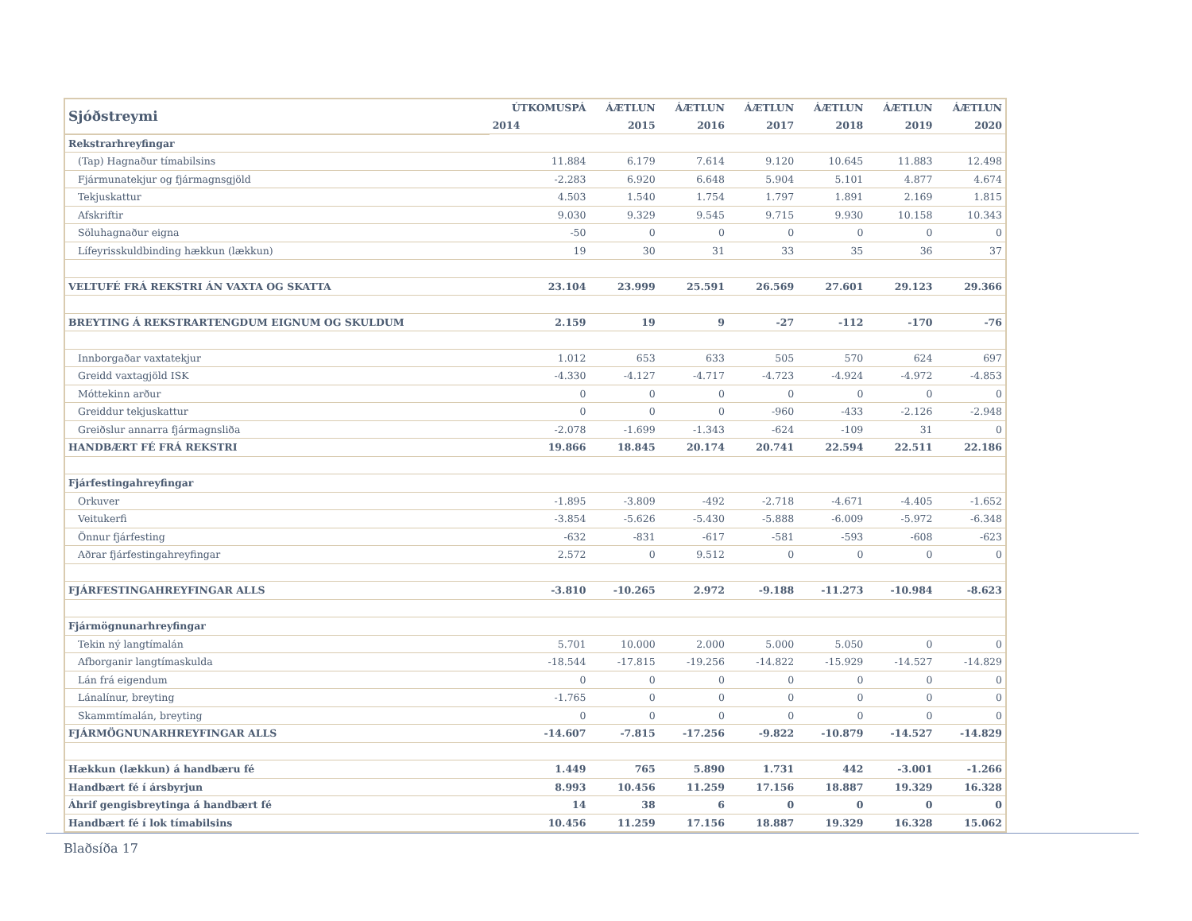| Sjóðstreymi | ÚTKOMUSPÁ | ÁÆTLUN | ÁÆTLUN | ÁÆTLUN | ÁÆTLUN | ÁÆTLUN | ÁÆTLUN |
| --- | --- | --- | --- | --- | --- | --- | --- |
| | 2014 | 2015 | 2016 | 2017 | 2018 | 2019 | 2020 |
| Rekstrarhreyfingar | | | | | | | |
| (Tap) Hagnaður tímabilsins | 11.884 | 6.179 | 7.614 | 9.120 | 10.645 | 11.883 | 12.498 |
| Fjármunatekjur og fjármagnsgjöld | -2.283 | 6.920 | 6.648 | 5.904 | 5.101 | 4.877 | 4.674 |
| Tekjuskattur | 4.503 | 1.540 | 1.754 | 1.797 | 1.891 | 2.169 | 1.815 |
| Afskriftir | 9.030 | 9.329 | 9.545 | 9.715 | 9.930 | 10.158 | 10.343 |
| Söluhagnaður eigna | -50 | 0 | 0 | 0 | 0 | 0 | 0 |
| Lífeyrisskuldbinding hækkun (lækkun) | 19 | 30 | 31 | 33 | 35 | 36 | 37 |
| VELTUFÉ FRÁ REKSTRI ÁN VAXTA OG SKATTA | 23.104 | 23.999 | 25.591 | 26.569 | 27.601 | 29.123 | 29.366 |
| BREYTING Á REKSTRARTENGDUM EIGNUM OG SKULDUM | 2.159 | 19 | 9 | -27 | -112 | -170 | -76 |
| Innborgaðar vaxtatekjur | 1.012 | 653 | 633 | 505 | 570 | 624 | 697 |
| Greidd vaxtagjöld ISK | -4.330 | -4.127 | -4.717 | -4.723 | -4.924 | -4.972 | -4.853 |
| Móttekinn arður | 0 | 0 | 0 | 0 | 0 | 0 | 0 |
| Greiddur tekjuskattur | 0 | 0 | 0 | -960 | -433 | -2.126 | -2.948 |
| Greiðslur annarra fjármagnsliða | -2.078 | -1.699 | -1.343 | -624 | -109 | 31 | 0 |
| HANDBÆRT FÉ FRÁ REKSTRI | 19.866 | 18.845 | 20.174 | 20.741 | 22.594 | 22.511 | 22.186 |
| Fjárfestingahreyfingar | | | | | | | |
| Orkuver | -1.895 | -3.809 | -492 | -2.718 | -4.671 | -4.405 | -1.652 |
| Veitukerfi | -3.854 | -5.626 | -5.430 | -5.888 | -6.009 | -5.972 | -6.348 |
| Önnur fjárfesting | -632 | -831 | -617 | -581 | -593 | -608 | -623 |
| Aðrar fjárfestingahreyfingar | 2.572 | 0 | 9.512 | 0 | 0 | 0 | 0 |
| FJÁRFESTINGAHREYFINGAR ALLS | -3.810 | -10.265 | 2.972 | -9.188 | -11.273 | -10.984 | -8.623 |
| Fjármögnunarhreyfingar | | | | | | | |
| Tekin ný langtímalán | 5.701 | 10.000 | 2.000 | 5.000 | 5.050 | 0 | 0 |
| Afborganir langtímaskulda | -18.544 | -17.815 | -19.256 | -14.822 | -15.929 | -14.527 | -14.829 |
| Lán frá eigendum | 0 | 0 | 0 | 0 | 0 | 0 | 0 |
| Lánalínur, breyting | -1.765 | 0 | 0 | 0 | 0 | 0 | 0 |
| Skammtímalán, breyting | 0 | 0 | 0 | 0 | 0 | 0 | 0 |
| FJÁRMÖGNUNARHREYFINGAR ALLS | -14.607 | -7.815 | -17.256 | -9.822 | -10.879 | -14.527 | -14.829 |
| Hækkun (lækkun) á handbæru fé | 1.449 | 765 | 5.890 | 1.731 | 442 | -3.001 | -1.266 |
| Handbært fé í ársbyrjun | 8.993 | 10.456 | 11.259 | 17.156 | 18.887 | 19.329 | 16.328 |
| Áhrif gengisbreytinga á handbært fé | 14 | 38 | 6 | 0 | 0 | 0 | 0 |
| Handbært fé í lok tímabilsins | 10.456 | 11.259 | 17.156 | 18.887 | 19.329 | 16.328 | 15.062 |
Blaðsíða 17